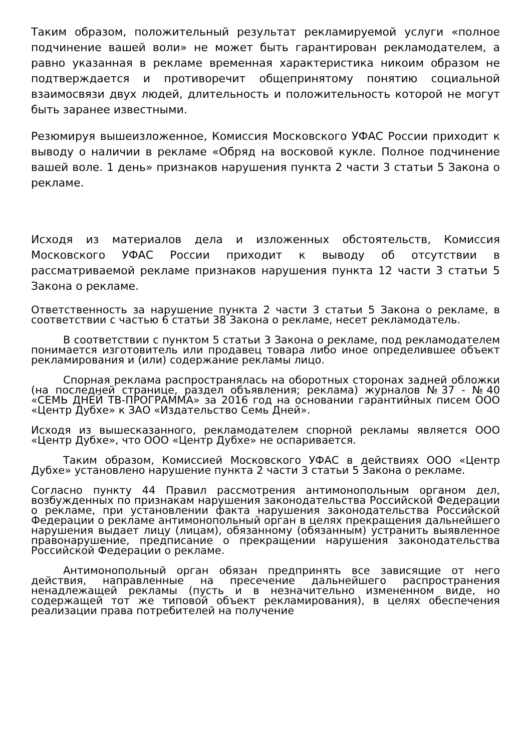Таким образом, положительный результат рекламируемой услуги «полное подчинение вашей воли» не может быть гарантирован рекламодателем, а равно указанная в рекламе временная характеристика никоим образом не подтверждается и противоречит общепринятому понятию социальной взаимосвязи двух людей, длительность и положительность которой не могут быть заранее известными.
Резюмируя вышеизложенное, Комиссия Московского УФАС России приходит к выводу о наличии в рекламе «Обряд на восковой кукле. Полное подчинение вашей воле. 1 день» признаков нарушения пункта 2 части 3 статьи 5 Закона о рекламе.
Исходя из материалов дела и изложенных обстоятельств, Комиссия Московского УФАС России приходит к выводу об отсутствии в рассматриваемой рекламе признаков нарушения пункта 12 части 3 статьи 5 Закона о рекламе.
Ответственность за нарушение пункта 2 части 3 статьи 5 Закона о рекламе, в соответствии с частью 6 статьи 38 Закона о рекламе, несет рекламодатель.
В соответствии с пунктом 5 статьи 3 Закона о рекламе, под рекламодателем понимается изготовитель или продавец товара либо иное определившее объект рекламирования и (или) содержание рекламы лицо.
Спорная реклама распространялась на оборотных сторонах задней обложки (на последней странице, раздел объявления; реклама) журналов №37 - №40 «СЕМЬ ДНЕЙ ТВ-ПРОГРАММА» за 2016 год на основании гарантийных писем ООО «Центр Дубхе» к ЗАО «Издательство Семь Дней».
Исходя из вышесказанного, рекламодателем спорной рекламы является ООО «Центр Дубхе», что ООО «Центр Дубхе» не оспаривается.
Таким образом, Комиссией Московского УФАС в действиях ООО «Центр Дубхе» установлено нарушение пункта 2 части 3 статьи 5 Закона о рекламе.
Согласно пункту 44 Правил рассмотрения антимонопольным органом дел, возбужденных по признакам нарушения законодательства Российской Федерации о рекламе, при установлении факта нарушения законодательства Российской Федерации о рекламе антимонопольный орган в целях прекращения дальнейшего нарушения выдает лицу (лицам), обязанному (обязанным) устранить выявленное правонарушение, предписание о прекращении нарушения законодательства Российской Федерации о рекламе.
Антимонопольный орган обязан предпринять все зависящие от него действия, направленные на пресечение дальнейшего распространения ненадлежащей рекламы (пусть и в незначительно измененном виде, но содержащей тот же типовой объект рекламирования), в целях обеспечения реализации права потребителей на получение